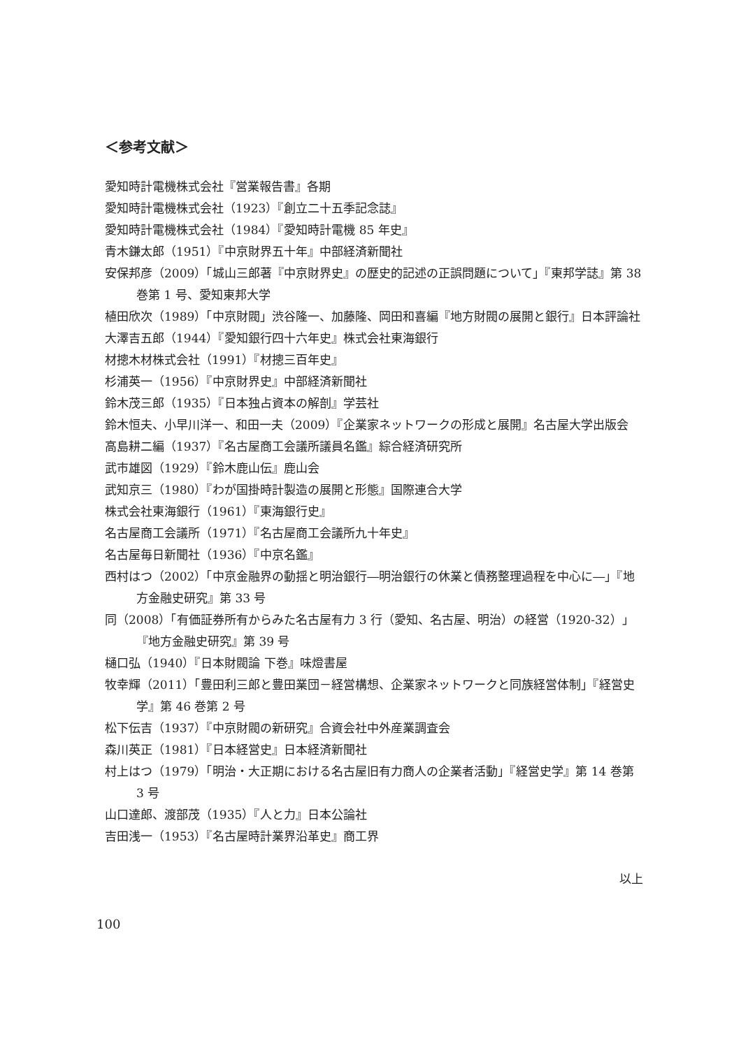＜参考文献＞
愛知時計電機株式会社『営業報告書』各期
愛知時計電機株式会社（1923）『創立二十五季記念誌』
愛知時計電機株式会社（1984）『愛知時計電機 85 年史』
青木鎌太郎（1951）『中京財界五十年』中部経済新聞社
安保邦彦（2009）「城山三郎著『中京財界史』の歴史的記述の正誤問題について」『東邦学誌』第 38 巻第 1 号、愛知東邦大学
植田欣次（1989）「中京財閥」渋谷隆一、加藤隆、岡田和喜編『地方財閥の展開と銀行』日本評論社
大澤吉五郎（1944）『愛知銀行四十六年史』株式会社東海銀行
材摠木材株式会社（1991）『材摠三百年史』
杉浦英一（1956）『中京財界史』中部経済新聞社
鈴木茂三郎（1935）『日本独占資本の解剖』学芸社
鈴木恒夫、小早川洋一、和田一夫（2009）『企業家ネットワークの形成と展開』名古屋大学出版会
高島耕二編（1937）『名古屋商工会議所議員名鑑』綜合経済研究所
武市雄図（1929）『鈴木鹿山伝』鹿山会
武知京三（1980）『わが国掛時計製造の展開と形態』国際連合大学
株式会社東海銀行（1961）『東海銀行史』
名古屋商工会議所（1971）『名古屋商工会議所九十年史』
名古屋毎日新聞社（1936）『中京名鑑』
西村はつ（2002）「中京金融界の動揺と明治銀行―明治銀行の休業と債務整理過程を中心に―」『地方金融史研究』第 33 号
同（2008）「有価証券所有からみた名古屋有力 3 行（愛知、名古屋、明治）の経営（1920-32）」『地方金融史研究』第 39 号
樋口弘（1940）『日本財閥論 下巻』味燈書屋
牧幸輝（2011）「豊田利三郎と豊田業団－経営構想、企業家ネットワークと同族経営体制」『経営史学』第 46 巻第 2 号
松下伝吉（1937）『中京財閥の新研究』合資会社中外産業調査会
森川英正（1981）『日本経営史』日本経済新聞社
村上はつ（1979）「明治・大正期における名古屋旧有力商人の企業者活動」『経営史学』第 14 巻第 3 号
山口達郎、渡部茂（1935）『人と力』日本公論社
吉田浅一（1953）『名古屋時計業界沿革史』商工界
以上
100